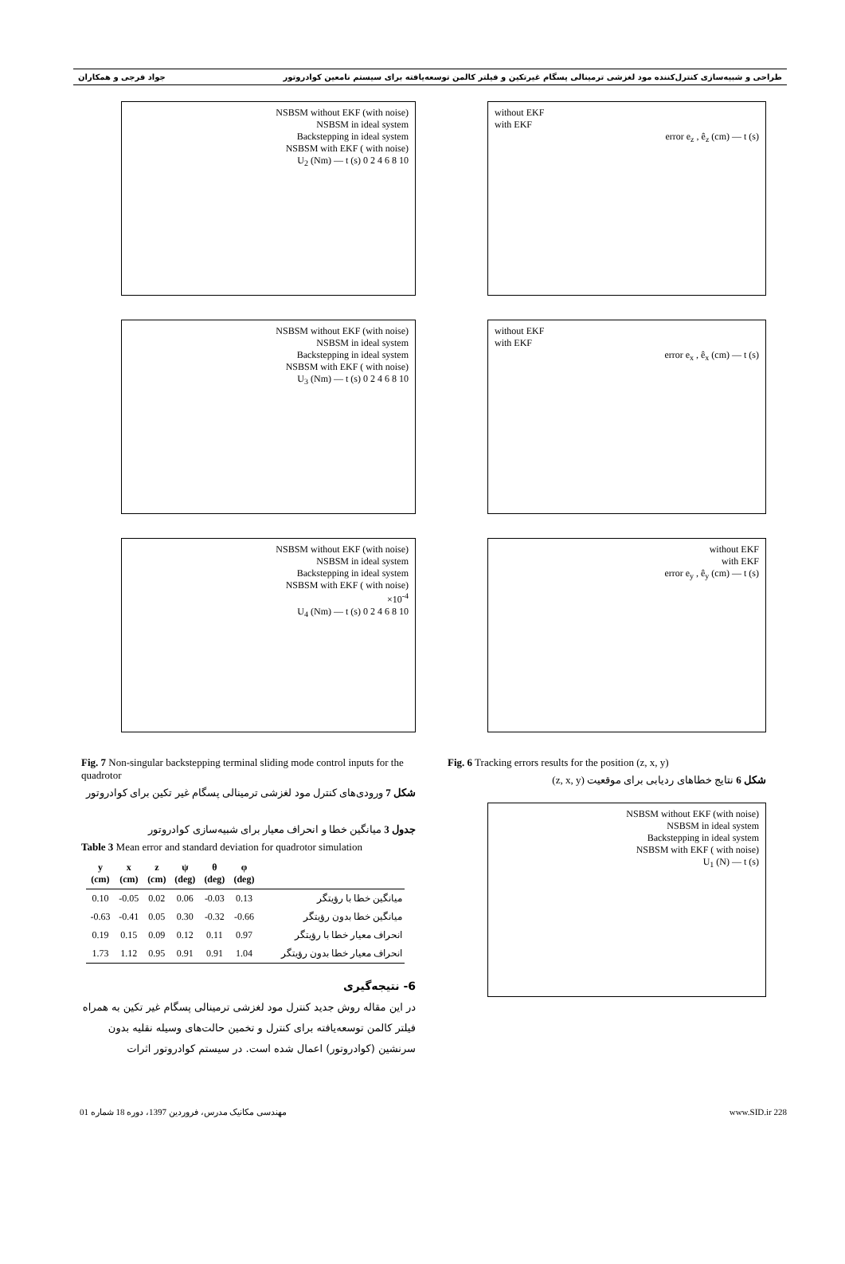طراحی و شبیه‌سازی کنترل‌کننده مود لغزشی ترمینالی پسگام غیرتکین و فیلتر کالمن توسعه‌یافته برای سیستم نامعین کوادروتور جواد فرجی و همکاران
NSBSM without EKF (with noise)
NSBSM in ideal system
Backstepping in ideal system
NSBSM with EKF ( with noise)
U<sub>2</sub> (Nm) — t (s) 0 2 4 6 8 10
NSBSM without EKF (with noise)
NSBSM in ideal system
Backstepping in ideal system
NSBSM with EKF ( with noise)
U<sub>3</sub> (Nm) — t (s) 0 2 4 6 8 10
NSBSM without EKF (with noise)
NSBSM in ideal system
Backstepping in ideal system
NSBSM with EKF ( with noise)
×10<sup>-4</sup>
U<sub>4</sub> (Nm) — t (s) 0 2 4 6 8 10
Fig. 7 Non-singular backstepping terminal sliding mode control inputs for the quadrotor
شکل 7 ورودی‌های کنترل مود لغزشی ترمینالی پسگام غیر تکین برای کوادروتور
جدول 3 میانگین خطا و انحراف معیار برای شبیه‌سازی کوادروتور
Table 3 Mean error and standard deviation for quadrotor simulation
| y (cm) | x (cm) | z (cm) | ψ (deg) | θ (deg) | φ (deg) | |
| --- | --- | --- | --- | --- | --- | --- |
| 0.10 | -0.05 | 0.02 | 0.06 | -0.03 | 0.13 | میانگین خطا با رؤیتگر |
| -0.63 | -0.41 | 0.05 | 0.30 | -0.32 | -0.66 | میانگین خطا بدون رؤیتگر |
| 0.19 | 0.15 | 0.09 | 0.12 | 0.11 | 0.97 | انحراف معیار خطا با رؤیتگر |
| 1.73 | 1.12 | 0.95 | 0.91 | 0.91 | 1.04 | انحراف معیار خطا بدون رؤیتگر |
6- نتیجه‌گیری
در این مقاله روش جدید کنترل مود لغزشی ترمینالی پسگام غیر تکین به همراه فیلتر کالمن توسعه‌یافته برای کنترل و تخمین حالت‌های وسیله نقلیه بدون سرنشین (کوادروتور) اعمال شده است. در سیستم کوادروتور اثرات
without EKF
with EKF
error e<sub>z</sub> , ê<sub>z</sub> (cm) — t (s)
without EKF
with EKF
error e<sub>x</sub> , ê<sub>x</sub> (cm) — t (s)
without EKF
with EKF
error e<sub>y</sub> , ê<sub>y</sub> (cm) — t (s)
Fig. 6 Tracking errors results for the position (z, x, y)
شکل 6 نتایج خطاهای ردیابی برای موقعیت (z, x, y)
NSBSM without EKF (with noise)
NSBSM in ideal system
Backstepping in ideal system
NSBSM with EKF ( with noise)
U<sub>1</sub> (N) — t (s)
مهندسی مکانیک مدرس، فروردین 1397، دوره 18 شماره 01 www.SID.ir 228